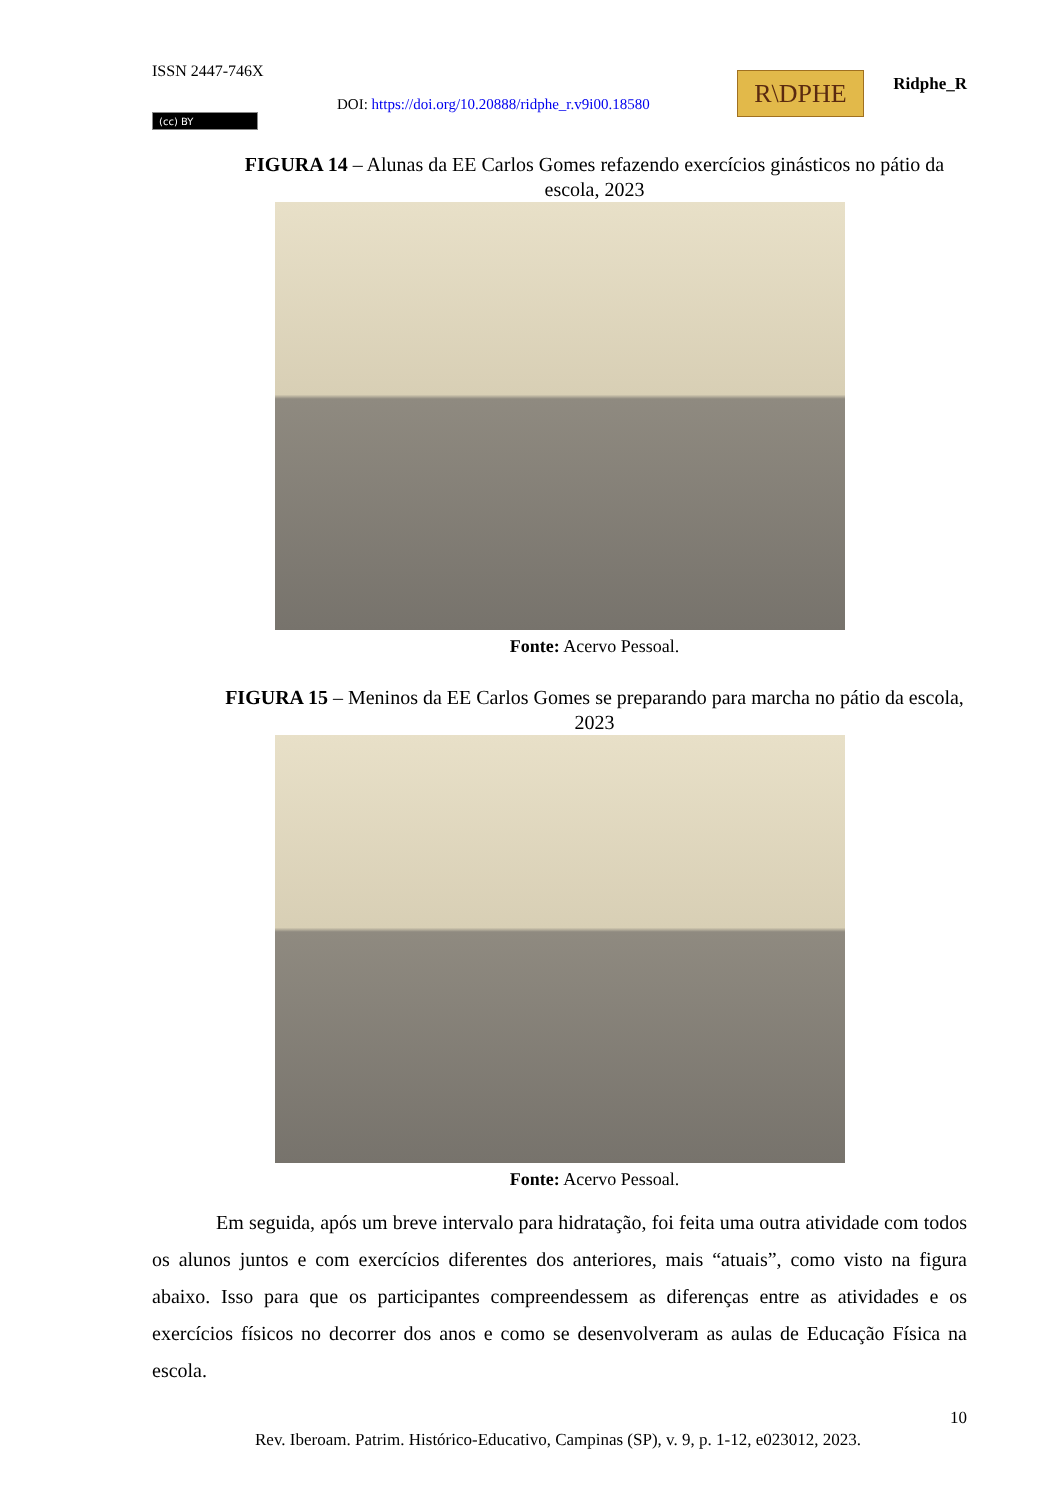ISSN 2447-746X
DOI: https://doi.org/10.20888/ridphe_r.v9i00.18580
R\DPHE Ridphe_R
(cc) BY
FIGURA 14 – Alunas da EE Carlos Gomes refazendo exercícios ginásticos no pátio da escola, 2023
Fonte: Acervo Pessoal.
FIGURA 15 – Meninos da EE Carlos Gomes se preparando para marcha no pátio da escola, 2023
Fonte: Acervo Pessoal.
Em seguida, após um breve intervalo para hidratação, foi feita uma outra atividade com todos os alunos juntos e com exercícios diferentes dos anteriores, mais “atuais”, como visto na figura abaixo. Isso para que os participantes compreendessem as diferenças entre as atividades e os exercícios físicos no decorrer dos anos e como se desenvolveram as aulas de Educação Física na escola.
10
Rev. Iberoam. Patrim. Histórico-Educativo, Campinas (SP), v. 9, p. 1-12, e023012, 2023.